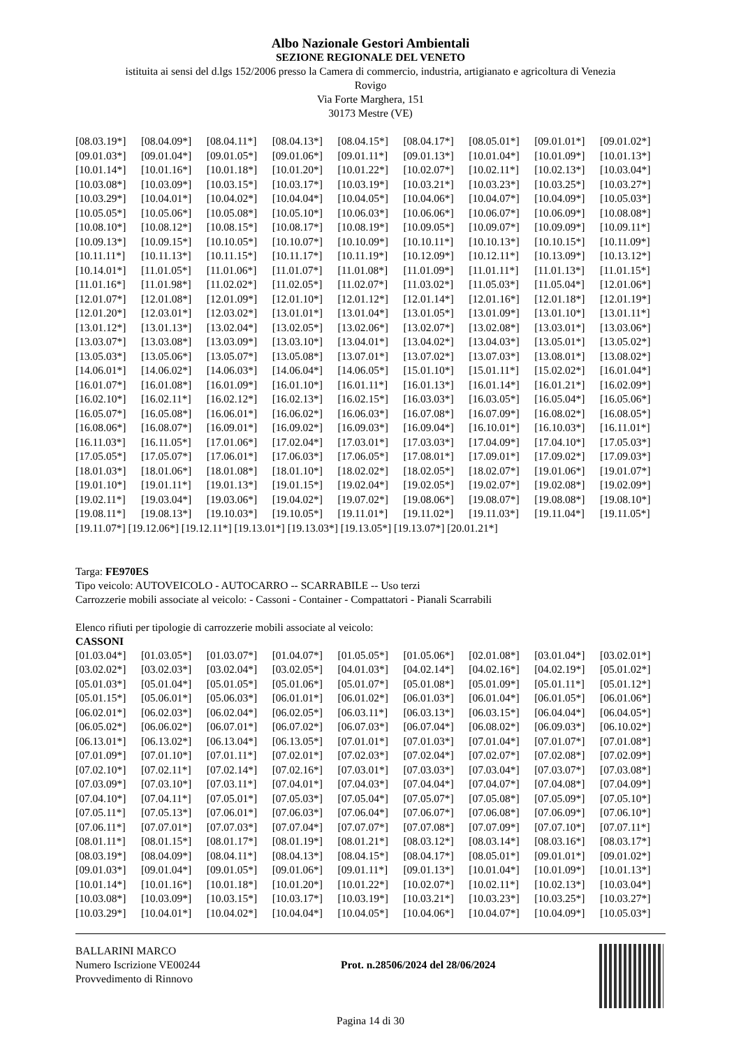Albo Nazionale Gestori Ambientali
SEZIONE REGIONALE DEL VENETO
istituita ai sensi del d.lgs 152/2006 presso la Camera di commercio, industria, artigianato e agricoltura di Venezia
Rovigo
Via Forte Marghera, 151
30173 Mestre (VE)
| [08.03.19*] | [08.04.09*] | [08.04.11*] | [08.04.13*] | [08.04.15*] | [08.04.17*] | [08.05.01*] | [09.01.01*] | [09.01.02*] |
| [09.01.03*] | [09.01.04*] | [09.01.05*] | [09.01.06*] | [09.01.11*] | [09.01.13*] | [10.01.04*] | [10.01.09*] | [10.01.13*] |
| [10.01.14*] | [10.01.16*] | [10.01.18*] | [10.01.20*] | [10.01.22*] | [10.02.07*] | [10.02.11*] | [10.02.13*] | [10.03.04*] |
| [10.03.08*] | [10.03.09*] | [10.03.15*] | [10.03.17*] | [10.03.19*] | [10.03.21*] | [10.03.23*] | [10.03.25*] | [10.03.27*] |
| [10.03.29*] | [10.04.01*] | [10.04.02*] | [10.04.04*] | [10.04.05*] | [10.04.06*] | [10.04.07*] | [10.04.09*] | [10.05.03*] |
| [10.05.05*] | [10.05.06*] | [10.05.08*] | [10.05.10*] | [10.06.03*] | [10.06.06*] | [10.06.07*] | [10.06.09*] | [10.08.08*] |
| [10.08.10*] | [10.08.12*] | [10.08.15*] | [10.08.17*] | [10.08.19*] | [10.09.05*] | [10.09.07*] | [10.09.09*] | [10.09.11*] |
| [10.09.13*] | [10.09.15*] | [10.10.05*] | [10.10.07*] | [10.10.09*] | [10.10.11*] | [10.10.13*] | [10.10.15*] | [10.11.09*] |
| [10.11.11*] | [10.11.13*] | [10.11.15*] | [10.11.17*] | [10.11.19*] | [10.12.09*] | [10.12.11*] | [10.13.09*] | [10.13.12*] |
| [10.14.01*] | [11.01.05*] | [11.01.06*] | [11.01.07*] | [11.01.08*] | [11.01.09*] | [11.01.11*] | [11.01.13*] | [11.01.15*] |
| [11.01.16*] | [11.01.98*] | [11.02.02*] | [11.02.05*] | [11.02.07*] | [11.03.02*] | [11.05.03*] | [11.05.04*] | [12.01.06*] |
| [12.01.07*] | [12.01.08*] | [12.01.09*] | [12.01.10*] | [12.01.12*] | [12.01.14*] | [12.01.16*] | [12.01.18*] | [12.01.19*] |
| [12.01.20*] | [12.03.01*] | [12.03.02*] | [13.01.01*] | [13.01.04*] | [13.01.05*] | [13.01.09*] | [13.01.10*] | [13.01.11*] |
| [13.01.12*] | [13.01.13*] | [13.02.04*] | [13.02.05*] | [13.02.06*] | [13.02.07*] | [13.02.08*] | [13.03.01*] | [13.03.06*] |
| [13.03.07*] | [13.03.08*] | [13.03.09*] | [13.03.10*] | [13.04.01*] | [13.04.02*] | [13.04.03*] | [13.05.01*] | [13.05.02*] |
| [13.05.03*] | [13.05.06*] | [13.05.07*] | [13.05.08*] | [13.07.01*] | [13.07.02*] | [13.07.03*] | [13.08.01*] | [13.08.02*] |
| [14.06.01*] | [14.06.02*] | [14.06.03*] | [14.06.04*] | [14.06.05*] | [15.01.10*] | [15.01.11*] | [15.02.02*] | [16.01.04*] |
| [16.01.07*] | [16.01.08*] | [16.01.09*] | [16.01.10*] | [16.01.11*] | [16.01.13*] | [16.01.14*] | [16.01.21*] | [16.02.09*] |
| [16.02.10*] | [16.02.11*] | [16.02.12*] | [16.02.13*] | [16.02.15*] | [16.03.03*] | [16.03.05*] | [16.05.04*] | [16.05.06*] |
| [16.05.07*] | [16.05.08*] | [16.06.01*] | [16.06.02*] | [16.06.03*] | [16.07.08*] | [16.07.09*] | [16.08.02*] | [16.08.05*] |
| [16.08.06*] | [16.08.07*] | [16.09.01*] | [16.09.02*] | [16.09.03*] | [16.09.04*] | [16.10.01*] | [16.10.03*] | [16.11.01*] |
| [16.11.03*] | [16.11.05*] | [17.01.06*] | [17.02.04*] | [17.03.01*] | [17.03.03*] | [17.04.09*] | [17.04.10*] | [17.05.03*] |
| [17.05.05*] | [17.05.07*] | [17.06.01*] | [17.06.03*] | [17.06.05*] | [17.08.01*] | [17.09.01*] | [17.09.02*] | [17.09.03*] |
| [18.01.03*] | [18.01.06*] | [18.01.08*] | [18.01.10*] | [18.02.02*] | [18.02.05*] | [18.02.07*] | [19.01.06*] | [19.01.07*] |
| [19.01.10*] | [19.01.11*] | [19.01.13*] | [19.01.15*] | [19.02.04*] | [19.02.05*] | [19.02.07*] | [19.02.08*] | [19.02.09*] |
| [19.02.11*] | [19.03.04*] | [19.03.06*] | [19.04.02*] | [19.07.02*] | [19.08.06*] | [19.08.07*] | [19.08.08*] | [19.08.10*] |
| [19.08.11*] | [19.08.13*] | [19.10.03*] | [19.10.05*] | [19.11.01*] | [19.11.02*] | [19.11.03*] | [19.11.04*] | [19.11.05*] |
[19.11.07*] [19.12.06*] [19.12.11*] [19.13.01*] [19.13.03*] [19.13.05*] [19.13.07*] [20.01.21*]
Targa: FE970ES
Tipo veicolo: AUTOVEICOLO - AUTOCARRO -- SCARRABILE -- Uso terzi
Carrozzerie mobili associate al veicolo: - Cassoni - Container - Compattatori - Pianali Scarrabili
Elenco rifiuti per tipologie di carrozzerie mobili associate al veicolo:
CASSONI
| [01.03.04*] | [01.03.05*] | [01.03.07*] | [01.04.07*] | [01.05.05*] | [01.05.06*] | [02.01.08*] | [03.01.04*] | [03.02.01*] |
| [03.02.02*] | [03.02.03*] | [03.02.04*] | [03.02.05*] | [04.01.03*] | [04.02.14*] | [04.02.16*] | [04.02.19*] | [05.01.02*] |
| [05.01.03*] | [05.01.04*] | [05.01.05*] | [05.01.06*] | [05.01.07*] | [05.01.08*] | [05.01.09*] | [05.01.11*] | [05.01.12*] |
| [05.01.15*] | [05.06.01*] | [05.06.03*] | [06.01.01*] | [06.01.02*] | [06.01.03*] | [06.01.04*] | [06.01.05*] | [06.01.06*] |
| [06.02.01*] | [06.02.03*] | [06.02.04*] | [06.02.05*] | [06.03.11*] | [06.03.13*] | [06.03.15*] | [06.04.04*] | [06.04.05*] |
| [06.05.02*] | [06.06.02*] | [06.07.01*] | [06.07.02*] | [06.07.03*] | [06.07.04*] | [06.08.02*] | [06.09.03*] | [06.10.02*] |
| [06.13.01*] | [06.13.02*] | [06.13.04*] | [06.13.05*] | [07.01.01*] | [07.01.03*] | [07.01.04*] | [07.01.07*] | [07.01.08*] |
| [07.01.09*] | [07.01.10*] | [07.01.11*] | [07.02.01*] | [07.02.03*] | [07.02.04*] | [07.02.07*] | [07.02.08*] | [07.02.09*] |
| [07.02.10*] | [07.02.11*] | [07.02.14*] | [07.02.16*] | [07.03.01*] | [07.03.03*] | [07.03.04*] | [07.03.07*] | [07.03.08*] |
| [07.03.09*] | [07.03.10*] | [07.03.11*] | [07.04.01*] | [07.04.03*] | [07.04.04*] | [07.04.07*] | [07.04.08*] | [07.04.09*] |
| [07.04.10*] | [07.04.11*] | [07.05.01*] | [07.05.03*] | [07.05.04*] | [07.05.07*] | [07.05.08*] | [07.05.09*] | [07.05.10*] |
| [07.05.11*] | [07.05.13*] | [07.06.01*] | [07.06.03*] | [07.06.04*] | [07.06.07*] | [07.06.08*] | [07.06.09*] | [07.06.10*] |
| [07.06.11*] | [07.07.01*] | [07.07.03*] | [07.07.04*] | [07.07.07*] | [07.07.08*] | [07.07.09*] | [07.07.10*] | [07.07.11*] |
| [08.01.11*] | [08.01.15*] | [08.01.17*] | [08.01.19*] | [08.01.21*] | [08.03.12*] | [08.03.14*] | [08.03.16*] | [08.03.17*] |
| [08.03.19*] | [08.04.09*] | [08.04.11*] | [08.04.13*] | [08.04.15*] | [08.04.17*] | [08.05.01*] | [09.01.01*] | [09.01.02*] |
| [09.01.03*] | [09.01.04*] | [09.01.05*] | [09.01.06*] | [09.01.11*] | [09.01.13*] | [10.01.04*] | [10.01.09*] | [10.01.13*] |
| [10.01.14*] | [10.01.16*] | [10.01.18*] | [10.01.20*] | [10.01.22*] | [10.02.07*] | [10.02.11*] | [10.02.13*] | [10.03.04*] |
| [10.03.08*] | [10.03.09*] | [10.03.15*] | [10.03.17*] | [10.03.19*] | [10.03.21*] | [10.03.23*] | [10.03.25*] | [10.03.27*] |
| [10.03.29*] | [10.04.01*] | [10.04.02*] | [10.04.04*] | [10.04.05*] | [10.04.06*] | [10.04.07*] | [10.04.09*] | [10.05.03*] |
BALLARINI MARCO
Numero Iscrizione VE00244
Provvedimento di Rinnovo
Prot. n.28506/2024 del 28/06/2024
Pagina 14 di 30